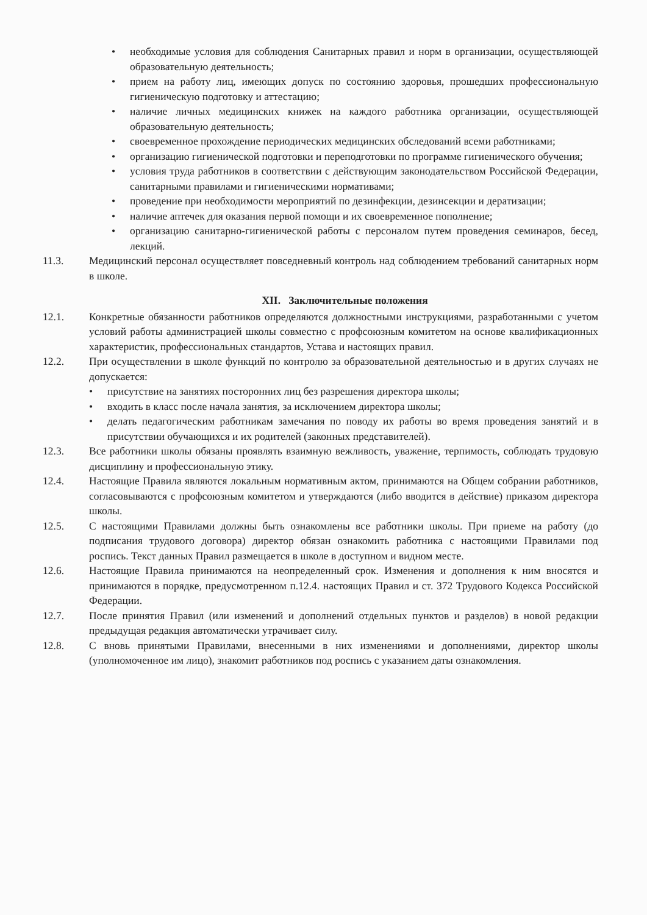• необходимые условия для соблюдения Санитарных правил и норм в организации, осуществляющей образовательную деятельность;
• прием на работу лиц, имеющих допуск по состоянию здоровья, прошедших профессиональную гигиеническую подготовку и аттестацию;
• наличие личных медицинских книжек на каждого работника организации, осуществляющей образовательную деятельность;
• своевременное прохождение периодических медицинских обследований всеми работниками;
• организацию гигиенической подготовки и переподготовки по программе гигиенического обучения;
• условия труда работников в соответствии с действующим законодательством Российской Федерации, санитарными правилами и гигиеническими нормативами;
• проведение при необходимости мероприятий по дезинфекции, дезинсекции и дератизации;
• наличие аптечек для оказания первой помощи и их своевременное пополнение;
• организацию санитарно-гигиенической работы с персоналом путем проведения семинаров, бесед, лекций.
11.3. Медицинский персонал осуществляет повседневный контроль над соблюдением требований санитарных норм в школе.
XII. Заключительные положения
12.1. Конкретные обязанности работников определяются должностными инструкциями, разработанными с учетом условий работы администрацией школы совместно с профсоюзным комитетом на основе квалификационных характеристик, профессиональных стандартов, Устава и настоящих правил.
12.2. При осуществлении в школе функций по контролю за образовательной деятельностью и в других случаях не допускается:
• присутствие на занятиях посторонних лиц без разрешения директора школы;
• входить в класс после начала занятия, за исключением директора школы;
• делать педагогическим работникам замечания по поводу их работы во время проведения занятий и в присутствии обучающихся и их родителей (законных представителей).
12.3. Все работники школы обязаны проявлять взаимную вежливость, уважение, терпимость, соблюдать трудовую дисциплину и профессиональную этику.
12.4. Настоящие Правила являются локальным нормативным актом, принимаются на Общем собрании работников, согласовываются с профсоюзным комитетом и утверждаются (либо вводится в действие) приказом директора школы.
12.5. С настоящими Правилами должны быть ознакомлены все работники школы. При приеме на работу (до подписания трудового договора) директор обязан ознакомить работника с настоящими Правилами под роспись. Текст данных Правил размещается в школе в доступном и видном месте.
12.6. Настоящие Правила принимаются на неопределенный срок. Изменения и дополнения к ним вносятся и принимаются в порядке, предусмотренном п.12.4. настоящих Правил и ст. 372 Трудового Кодекса Российской Федерации.
12.7. После принятия Правил (или изменений и дополнений отдельных пунктов и разделов) в новой редакции предыдущая редакция автоматически утрачивает силу.
12.8. С вновь принятыми Правилами, внесенными в них изменениями и дополнениями, директор школы (уполномоченное им лицо), знакомит работников под роспись с указанием даты ознакомления.